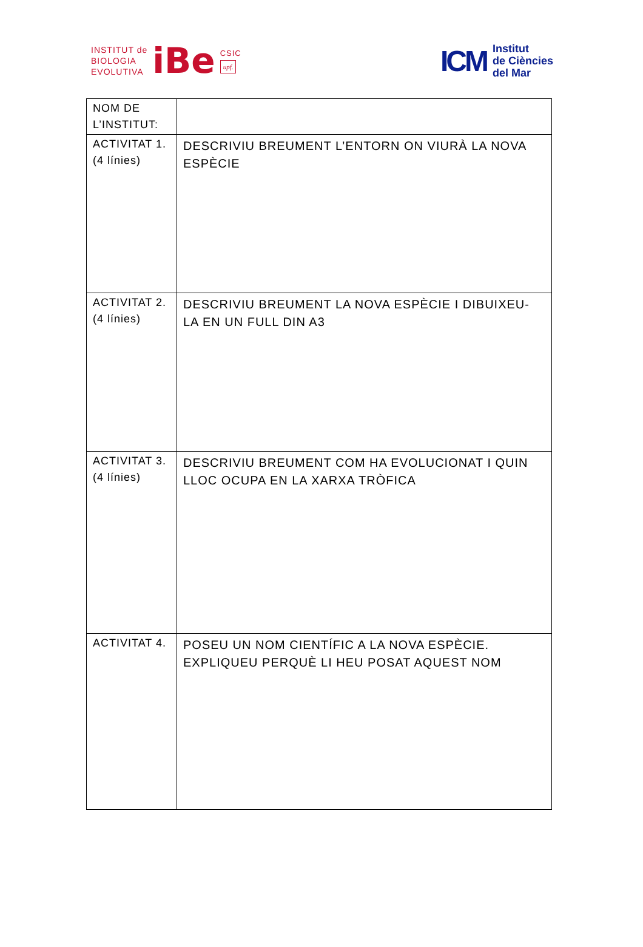INSTITUT de
BIOLOGIA
EVOLUTIVA
iBe
CSIC
upf.
ICM
Institut
de Ciències
del Mar
| NOM DE L’INSTITUT: | |
| ACTIVITAT 1. (4 línies) | DESCRIVIU BREUMENT L’ENTORN ON VIURÀ LA NOVA ESPÈCIE |
| ACTIVITAT 2. (4 línies) | DESCRIVIU BREUMENT LA NOVA ESPÈCIE I DIBUIXEU-LA EN UN FULL DIN A3 |
| ACTIVITAT 3. (4 línies) | DESCRIVIU BREUMENT COM HA EVOLUCIONAT I QUIN LLOC OCUPA EN LA XARXA TRÒFICA |
| ACTIVITAT 4. | POSEU UN NOM CIENTÍFIC A LA NOVA ESPÈCIE. EXPLIQUEU PERQUÈ LI HEU POSAT AQUEST NOM |